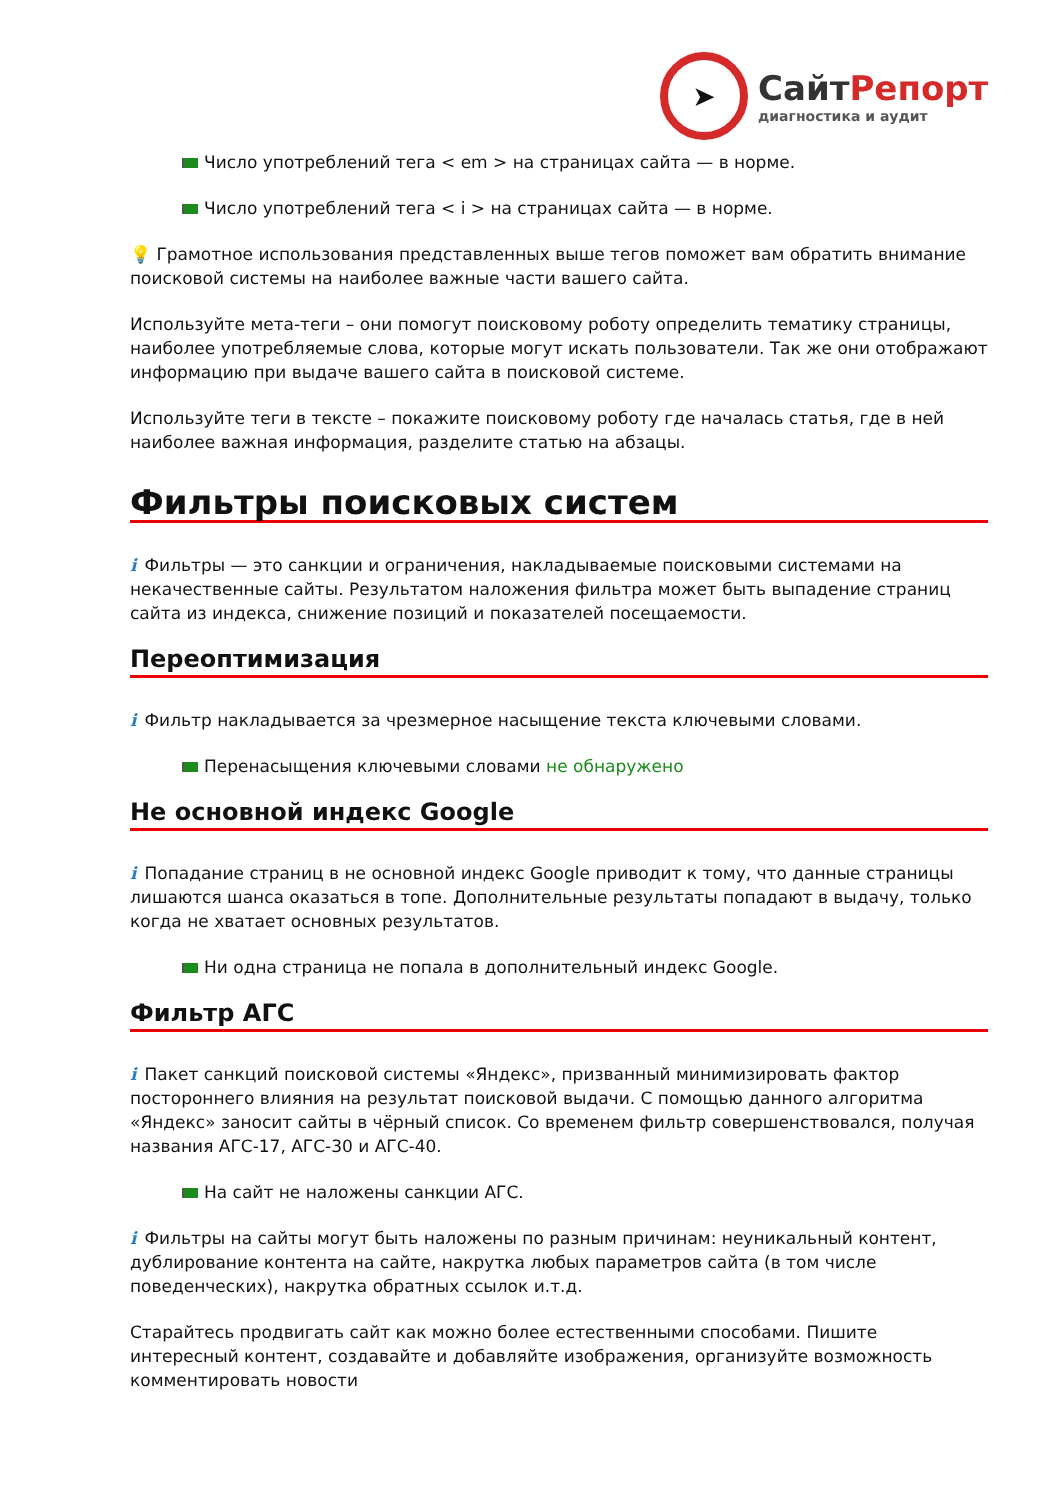➤
СайтРепорт
диагностика и аудит
Число употреблений тега < em > на страницах сайта — в норме.
Число употреблений тега < i > на страницах сайта — в норме.
💡 Грамотное использования представленных выше тегов поможет вам обратить внимание поисковой системы на наиболее важные части вашего сайта.
Используйте мета-теги – они помогут поисковому роботу определить тематику страницы, наиболее употребляемые слова, которые могут искать пользователи. Так же они отображают информацию при выдаче вашего сайта в поисковой системе.
Используйте теги в тексте – покажите поисковому роботу где началась статья, где в ней наиболее важная информация, разделите статью на абзацы.
Фильтры поисковых систем
i Фильтры — это санкции и ограничения, накладываемые поисковыми системами на некачественные сайты. Результатом наложения фильтра может быть выпадение страниц сайта из индекса, снижение позиций и показателей посещаемости.
Переоптимизация
i Фильтр накладывается за чрезмерное насыщение текста ключевыми словами.
Перенасыщения ключевыми словами не обнаружено
Не основной индекс Google
i Попадание страниц в не основной индекс Google приводит к тому, что данные страницы лишаются шанса оказаться в топе. Дополнительные результаты попадают в выдачу, только когда не хватает основных результатов.
Ни одна страница не попала в дополнительный индекс Google.
Фильтр АГС
i Пакет санкций поисковой системы «Яндекс», призванный минимизировать фактор постороннего влияния на результат поисковой выдачи. С помощью данного алгоритма «Яндекс» заносит сайты в чёрный список. Со временем фильтр совершенствовался, получая названия АГС-17, АГС-30 и АГС-40.
На сайт не наложены санкции АГС.
i Фильтры на сайты могут быть наложены по разным причинам: неуникальный контент, дублирование контента на сайте, накрутка любых параметров сайта (в том числе поведенческих), накрутка обратных ссылок и.т.д.
Старайтесь продвигать сайт как можно более естественными способами. Пишите интересный контент, создавайте и добавляйте изображения, организуйте возможность комментировать новости